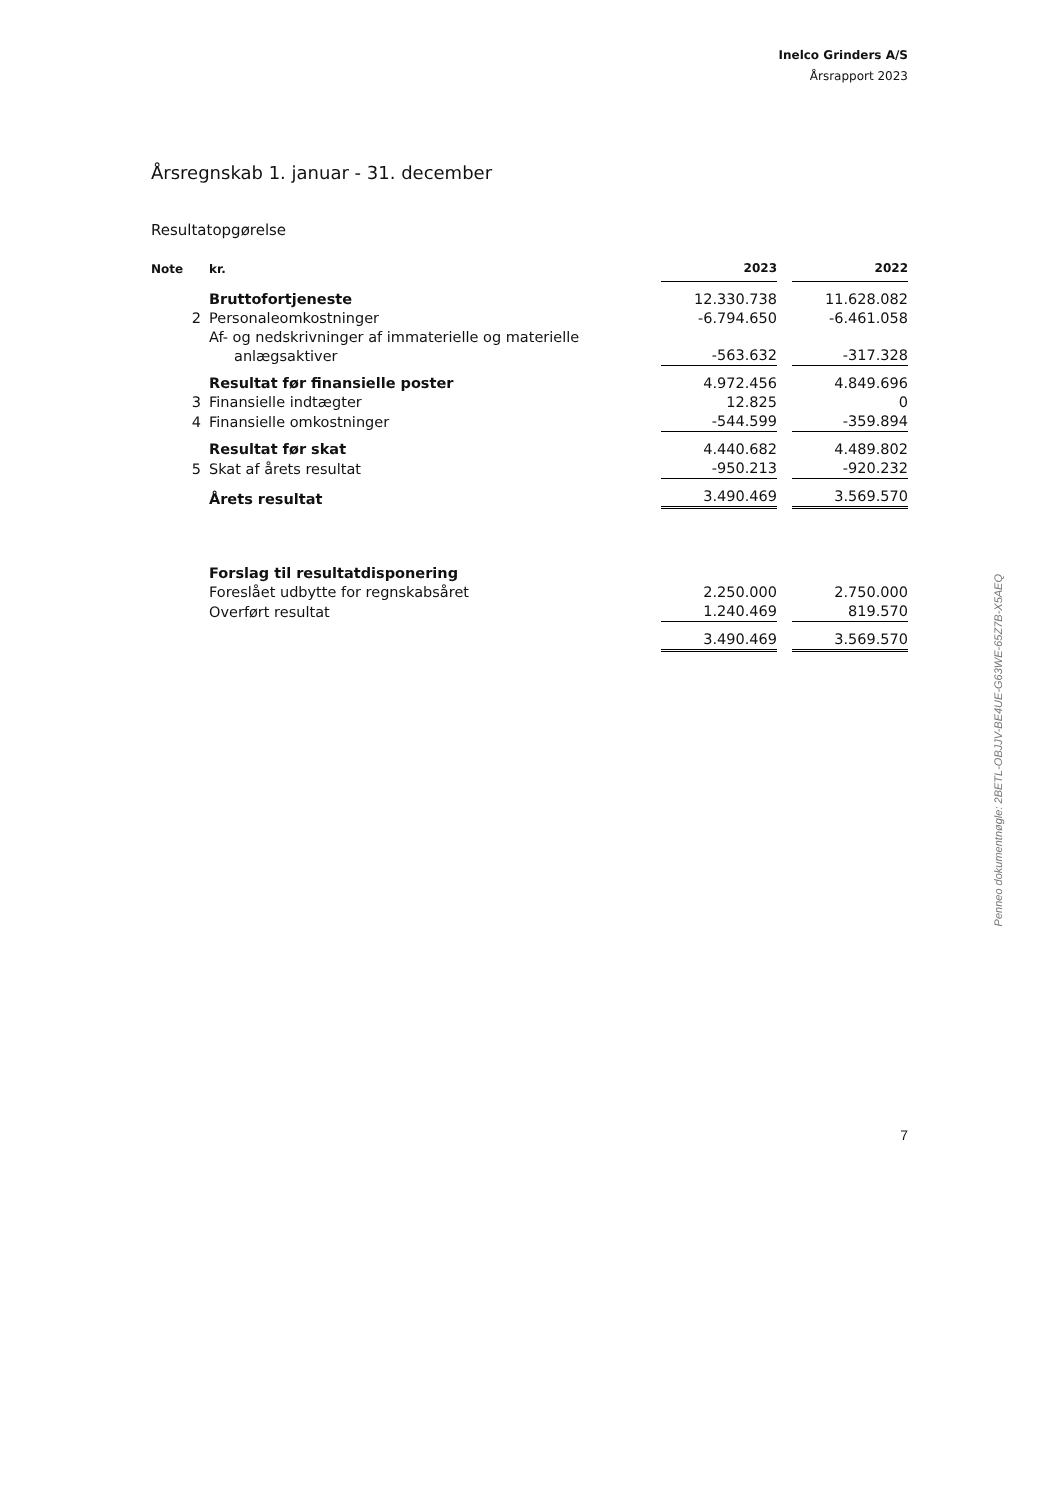Inelco Grinders A/S
Årsrapport 2023
Årsregnskab 1. januar - 31. december
Resultatopgørelse
| Note | kr. | 2023 | | 2022 |
| --- | --- | --- | --- | --- |
| | Bruttofortjeneste | 12.330.738 | | 11.628.082 |
| 2 | Personaleomkostninger | -6.794.650 | | -6.461.058 |
| | Af- og nedskrivninger af immaterielle og materielle anlægsaktiver | -563.632 | | -317.328 |
| | Resultat før finansielle poster | 4.972.456 | | 4.849.696 |
| 3 | Finansielle indtægter | 12.825 | | 0 |
| 4 | Finansielle omkostninger | -544.599 | | -359.894 |
| | Resultat før skat | 4.440.682 | | 4.489.802 |
| 5 | Skat af årets resultat | -950.213 | | -920.232 |
| | Årets resultat | 3.490.469 | | 3.569.570 |
| | Forslag til resultatdisponering | | | |
| | Foreslået udbytte for regnskabsåret | 2.250.000 | | 2.750.000 |
| | Overført resultat | 1.240.469 | | 819.570 |
| | | 3.490.469 | | 3.569.570 |
7
Penneo dokumentnøgle: 2BETL-OBJJV-BE4UE-G63WE-65Z7B-X5AEQ